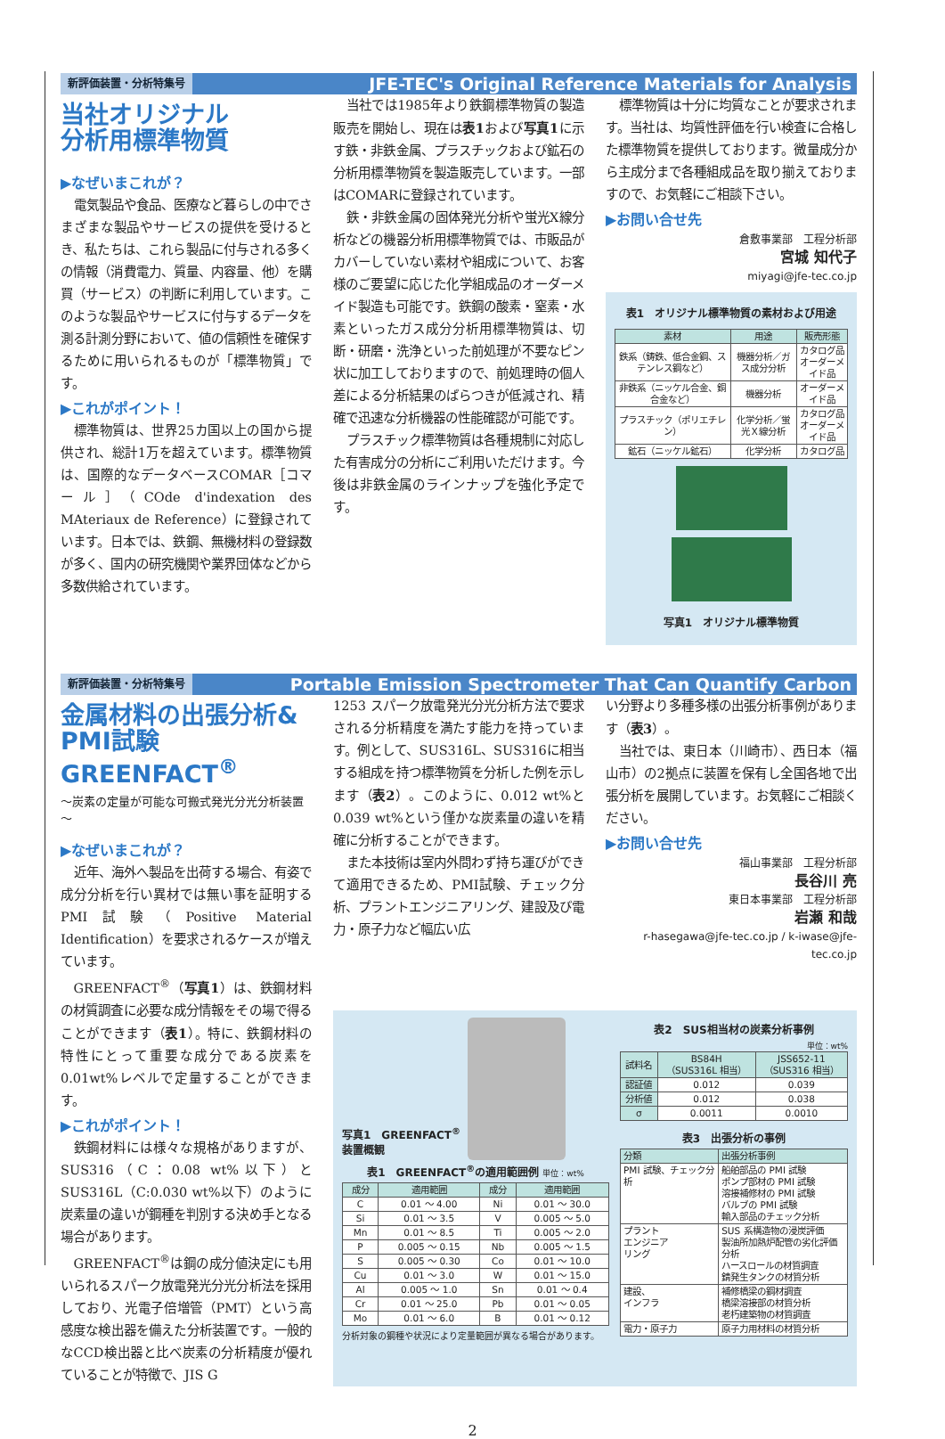新評価装置・分析特集号
JFE-TEC's Original Reference Materials for Analysis
当社オリジナル
分析用標準物質
▶なぜいまこれが？
電気製品や食品、医療など暮らしの中でさまざまな製品やサービスの提供を受けるとき、私たちは、これら製品に付与される多くの情報（消費電力、質量、内容量、他）を購買（サービス）の判断に利用しています。このような製品やサービスに付与するデータを測る計測分野において、値の信頼性を確保するために用いられるものが「標準物質」です。
▶これがポイント！
標準物質は、世界25カ国以上の国から提供され、総計1万を超えています。標準物質は、国際的なデータベースCOMAR［コマール］（COde d'indexation des MAteriaux de Reference）に登録されています。日本では、鉄鋼、無機材料の登録数が多く、国内の研究機関や業界団体などから多数供給されています。
当社では1985年より鉄鋼標準物質の製造販売を開始し、現在は表1および写真1に示す鉄・非鉄金属、プラスチックおよび鉱石の分析用標準物質を製造販売しています。一部はCOMARに登録されています。
鉄・非鉄金属の固体発光分析や蛍光X線分析などの機器分析用標準物質では、市販品がカバーしていない素材や組成について、お客様のご要望に応じた化学組成品のオーダーメイド製造も可能です。鉄鋼の酸素・窒素・水素といったガス成分分析用標準物質は、切断・研磨・洗浄といった前処理が不要なピン状に加工しておりますので、前処理時の個人差による分析結果のばらつきが低減され、精確で迅速な分析機器の性能確認が可能です。
プラスチック標準物質は各種規制に対応した有害成分の分析にご利用いただけます。今後は非鉄金属のラインナップを強化予定です。
標準物質は十分に均質なことが要求されます。当社は、均質性評価を行い検査に合格した標準物質を提供しております。微量成分から主成分まで各種組成品を取り揃えておりますので、お気軽にご相談下さい。
▶お問い合せ先
倉敷事業部　工程分析部
宮城 知代子
miyagi@jfe-tec.co.jp
表1　オリジナル標準物質の素材および用途
| 素材 | 用途 | 販売形態 |
| --- | --- | --- |
| 鉄系（鋳鉄、低合金鋼、ステンレス鋼など） | 機器分析／ガス成分分析 | カタログ品 オーダーメイド品 |
| 非鉄系（ニッケル合金、銅合金など） | 機器分析 | オーダーメイド品 |
| プラスチック（ポリエチレン） | 化学分析／蛍光Ｘ線分析 | カタログ品 オーダーメイド品 |
| 鉱石（ニッケル鉱石） | 化学分析 | カタログ品 |
写真1　オリジナル標準物質
新評価装置・分析特集号
Portable Emission Spectrometer That Can Quantify Carbon
金属材料の出張分析&
PMI試験 GREENFACT<sup>®</sup>
～炭素の定量が可能な可搬式発光分光分析装置～
▶なぜいまこれが？
近年、海外へ製品を出荷する場合、有姿で成分分析を行い異材では無い事を証明するPMI試験（Positive Material Identification）を要求されるケースが増えています。
GREENFACT<sup>®</sup>（写真1）は、鉄鋼材料の材質調査に必要な成分情報をその場で得ることができます（表1）。特に、鉄鋼材料の特性にとって重要な成分である炭素を0.01wt%レベルで定量することができます。
▶これがポイント！
鉄鋼材料には様々な規格がありますが、SUS316（C：0.08 wt%以下）とSUS316L（C:0.030 wt%以下）のように炭素量の違いが鋼種を判別する決め手となる場合があります。
GREENFACT<sup>®</sup>は鋼の成分値決定にも用いられるスパーク放電発光分光分析法を採用しており、光電子倍増管（PMT）という高感度な検出器を備えた分析装置です。一般的なCCD検出器と比べ炭素の分析精度が優れていることが特徴で、JIS G
1253 スパーク放電発光分光分析方法で要求される分析精度を満たす能力を持っています。例として、SUS316L、SUS316に相当する組成を持つ標準物質を分析した例を示します（表2）。このように、0.012 wt%と0.039 wt%という僅かな炭素量の違いを精確に分析することができます。
また本技術は室内外問わず持ち運びができて適用できるため、PMI試験、チェック分析、プラントエンジニアリング、建設及び電力・原子力など幅広い広
い分野より多種多様の出張分析事例があります（表3）。
当社では、東日本（川崎市）、西日本（福山市）の2拠点に装置を保有し全国各地で出張分析を展開しています。お気軽にご相談ください。
▶お問い合せ先
福山事業部　工程分析部
長谷川 亮
東日本事業部　工程分析部
岩瀬 和哉
r-hasegawa@jfe-tec.co.jp / k-iwase@jfe-tec.co.jp
写真1　GREENFACT<sup>®</sup>
装置概観
表1　GREENFACT<sup>®</sup>の適用範囲例 単位：wt%
| 成分 | 適用範囲 | 成分 | 適用範囲 |
| --- | --- | --- | --- |
| C | 0.01 ～ 4.00 | Ni | 0.01 ～ 30.0 |
| Si | 0.01 ～ 3.5 | V | 0.005 ～ 5.0 |
| Mn | 0.01 ～ 8.5 | Ti | 0.005 ～ 2.0 |
| P | 0.005 ～ 0.15 | Nb | 0.005 ～ 1.5 |
| S | 0.005 ～ 0.30 | Co | 0.01 ～ 10.0 |
| Cu | 0.01 ～ 3.0 | W | 0.01 ～ 15.0 |
| Al | 0.005 ～ 1.0 | Sn | 0.01 ～ 0.4 |
| Cr | 0.01 ～ 25.0 | Pb | 0.01 ～ 0.05 |
| Mo | 0.01 ～ 6.0 | B | 0.01 ～ 0.12 |
分析対象の鋼種や状況により定量範囲が異なる場合があります。
表2　SUS相当材の炭素分析事例
単位：wt%
| 試料名 | BS84H （SUS316L 相当） | JSS652-11 （SUS316 相当） |
| --- | --- | --- |
| 認証値 | 0.012 | 0.039 |
| 分析値 | 0.012 | 0.038 |
| σ | 0.0011 | 0.0010 |
表3　出張分析の事例
| 分類 | 出張分析事例 |
| --- | --- |
| PMI 試験、チェック分析 | 船舶部品の PMI 試験 ポンプ部材の PMI 試験 溶接補修材の PMI 試験 バルブの PMI 試験 輸入部品のチェック分析 |
| プラント エンジニア リング | SUS 系構造物の浸炭評価 製油所加熱炉配管の劣化評価分析 ハースロールの材質調査 錆発生タンクの材質分析 |
| 建設、 インフラ | 補修橋梁の鋼材調査 橋梁溶接部の材質分析 老朽建築物の材質調査 |
| 電力・原子力 | 原子力用材料の材質分析 |
2